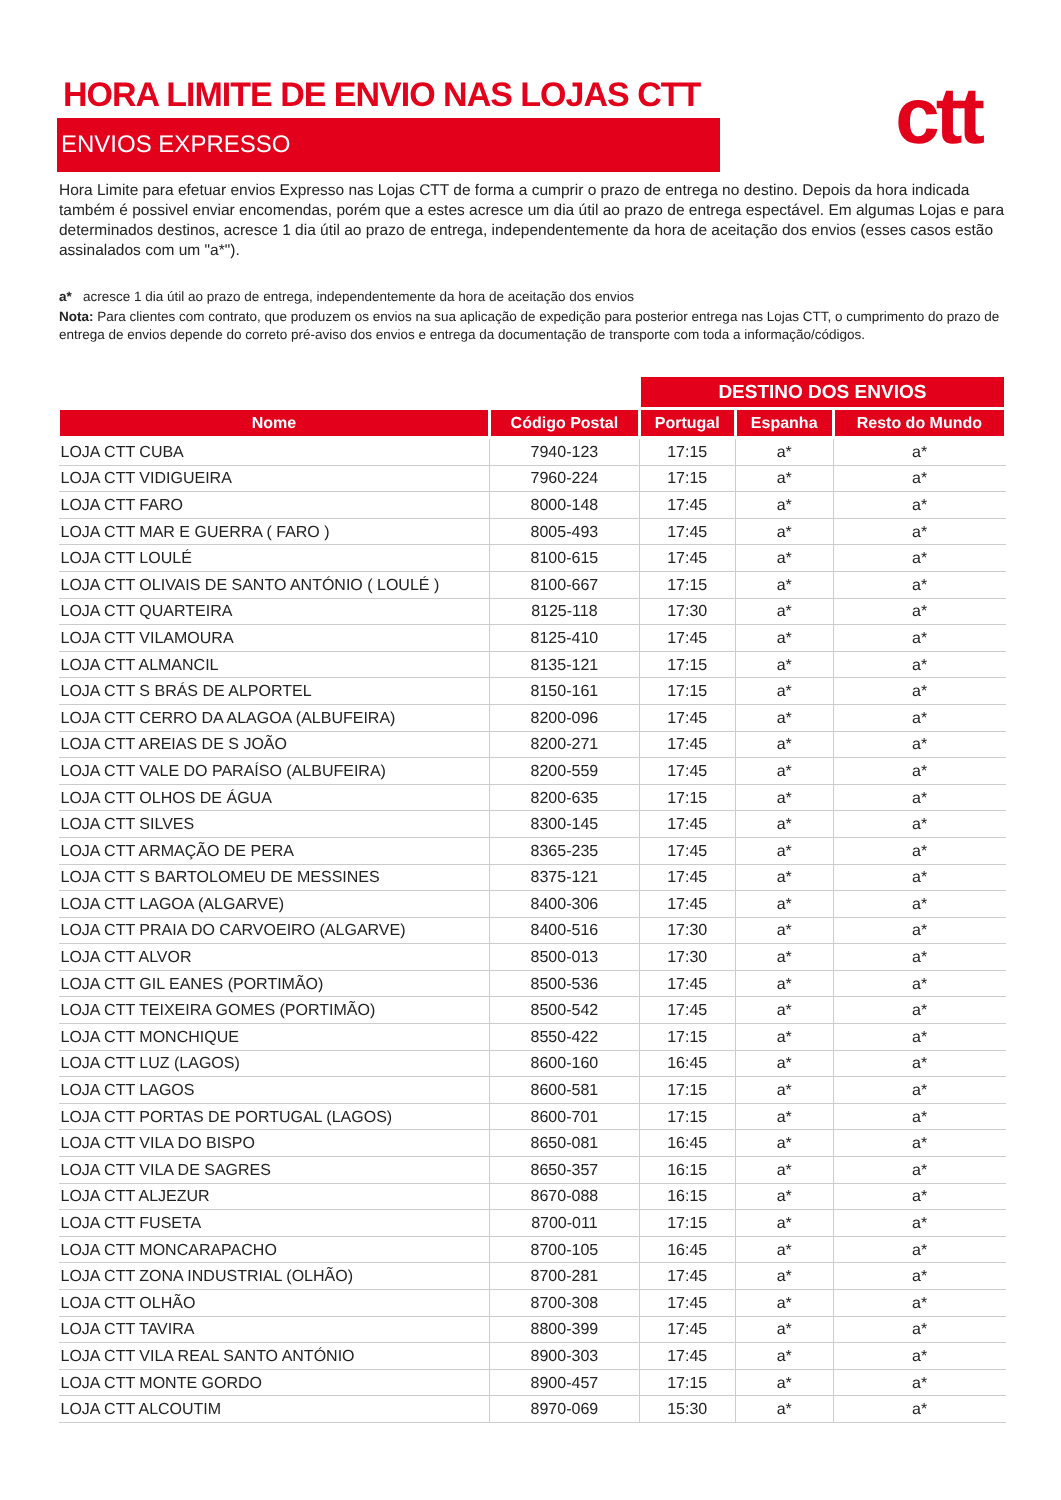ctt
HORA LIMITE DE ENVIO NAS LOJAS CTT
ENVIOS EXPRESSO
Hora Limite para efetuar envios Expresso nas Lojas CTT de forma a cumprir o prazo de entrega no destino. Depois da hora indicada também é possivel enviar encomendas, porém que a estes acresce um dia útil ao prazo de entrega espectável. Em algumas Lojas e para determinados destinos, acresce 1 dia útil ao prazo de entrega, independentemente da hora de aceitação dos envios (esses casos estão assinalados com um "a*").
a* acresce 1 dia útil ao prazo de entrega, independentemente da hora de aceitação dos envios
Nota: Para clientes com contrato, que produzem os envios na sua aplicação de expedição para posterior entrega nas Lojas CTT, o cumprimento do prazo de entrega de envios depende do correto pré-aviso dos envios e entrega da documentação de transporte com toda a informação/códigos.
| | | DESTINO DOS ENVIOS | | |
| --- | --- | --- | --- | --- |
| Nome | Código Postal | Portugal | Espanha | Resto do Mundo |
| LOJA CTT CUBA | 7940-123 | 17:15 | a* | a* |
| LOJA CTT VIDIGUEIRA | 7960-224 | 17:15 | a* | a* |
| LOJA CTT FARO | 8000-148 | 17:45 | a* | a* |
| LOJA CTT MAR E GUERRA ( FARO ) | 8005-493 | 17:45 | a* | a* |
| LOJA CTT LOULÉ | 8100-615 | 17:45 | a* | a* |
| LOJA CTT OLIVAIS DE SANTO ANTÓNIO ( LOULÉ ) | 8100-667 | 17:15 | a* | a* |
| LOJA CTT QUARTEIRA | 8125-118 | 17:30 | a* | a* |
| LOJA CTT VILAMOURA | 8125-410 | 17:45 | a* | a* |
| LOJA CTT ALMANCIL | 8135-121 | 17:15 | a* | a* |
| LOJA CTT S BRÁS DE ALPORTEL | 8150-161 | 17:15 | a* | a* |
| LOJA CTT CERRO DA ALAGOA (ALBUFEIRA) | 8200-096 | 17:45 | a* | a* |
| LOJA CTT AREIAS DE S JOÃO | 8200-271 | 17:45 | a* | a* |
| LOJA CTT VALE DO PARAÍSO (ALBUFEIRA) | 8200-559 | 17:45 | a* | a* |
| LOJA CTT OLHOS DE ÁGUA | 8200-635 | 17:15 | a* | a* |
| LOJA CTT SILVES | 8300-145 | 17:45 | a* | a* |
| LOJA CTT ARMAÇÃO DE PERA | 8365-235 | 17:45 | a* | a* |
| LOJA CTT S BARTOLOMEU DE MESSINES | 8375-121 | 17:45 | a* | a* |
| LOJA CTT LAGOA (ALGARVE) | 8400-306 | 17:45 | a* | a* |
| LOJA CTT PRAIA DO CARVOEIRO (ALGARVE) | 8400-516 | 17:30 | a* | a* |
| LOJA CTT ALVOR | 8500-013 | 17:30 | a* | a* |
| LOJA CTT GIL EANES (PORTIMÃO) | 8500-536 | 17:45 | a* | a* |
| LOJA CTT TEIXEIRA GOMES (PORTIMÃO) | 8500-542 | 17:45 | a* | a* |
| LOJA CTT MONCHIQUE | 8550-422 | 17:15 | a* | a* |
| LOJA CTT LUZ (LAGOS) | 8600-160 | 16:45 | a* | a* |
| LOJA CTT LAGOS | 8600-581 | 17:15 | a* | a* |
| LOJA CTT PORTAS DE PORTUGAL (LAGOS) | 8600-701 | 17:15 | a* | a* |
| LOJA CTT VILA DO BISPO | 8650-081 | 16:45 | a* | a* |
| LOJA CTT VILA DE SAGRES | 8650-357 | 16:15 | a* | a* |
| LOJA CTT ALJEZUR | 8670-088 | 16:15 | a* | a* |
| LOJA CTT FUSETA | 8700-011 | 17:15 | a* | a* |
| LOJA CTT MONCARAPACHO | 8700-105 | 16:45 | a* | a* |
| LOJA CTT ZONA INDUSTRIAL (OLHÃO) | 8700-281 | 17:45 | a* | a* |
| LOJA CTT OLHÃO | 8700-308 | 17:45 | a* | a* |
| LOJA CTT TAVIRA | 8800-399 | 17:45 | a* | a* |
| LOJA CTT VILA REAL SANTO ANTÓNIO | 8900-303 | 17:45 | a* | a* |
| LOJA CTT MONTE GORDO | 8900-457 | 17:15 | a* | a* |
| LOJA CTT ALCOUTIM | 8970-069 | 15:30 | a* | a* |